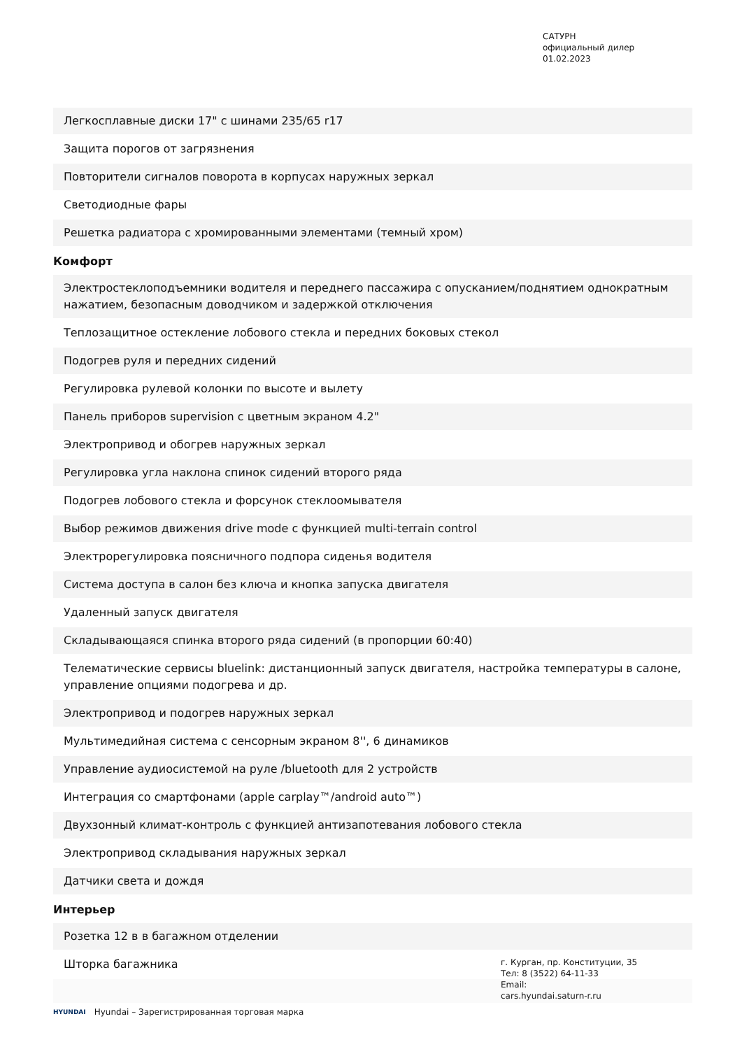САТУРН
официальный дилер
01.02.2023
| Легкосплавные диски 17" с шинами 235/65 r17 |
| Защита порогов от загрязнения |
| Повторители сигналов поворота в корпусах наружных зеркал |
| Светодиодные фары |
| Решетка радиатора с хромированными элементами (темный хром) |
Комфорт
| Электростеклоподъемники водителя и переднего пассажира с опусканием/поднятием однократным нажатием, безопасным доводчиком и задержкой отключения |
| Теплозащитное остекление лобового стекла и передних боковых стекол |
| Подогрев руля и передних сидений |
| Регулировка рулевой колонки по высоте и вылету |
| Панель приборов supervision с цветным экраном 4.2" |
| Электропривод и обогрев наружных зеркал |
| Регулировка угла наклона спинок сидений второго ряда |
| Подогрев лобового стекла и форсунок стеклоомывателя |
| Выбор режимов движения drive mode с функцией multi-terrain control |
| Электрорегулировка поясничного подпора сиденья водителя |
| Система доступа в салон без ключа и кнопка запуска двигателя |
| Удаленный запуск двигателя |
| Складывающаяся спинка второго ряда сидений (в пропорции 60:40) |
| Телематические сервисы bluelink: дистанционный запуск двигателя, настройка температуры в салоне, управление опциями подогрева и др. |
| Электропривод и подогрев наружных зеркал |
| Мультимедийная система с сенсорным экраном 8'', 6 динамиков |
| Управление аудиосистемой на руле /bluetooth для 2 устройств |
| Интеграция со смартфонами (apple carplay™/android auto™) |
| Двухзонный климат-контроль с функцией антизапотевания лобового стекла |
| Электропривод складывания наружных зеркал |
| Датчики света и дождя |
Интерьер
| Розетка 12 в в багажном отделении |
| Шторка багажника |
г. Курган, пр. Конституции, 35
Тел: 8 (3522) 64-11-33
Email:
cars.hyundai.saturn-r.ru
HYUNDAI Hyundai – Зарегистрированная торговая марка